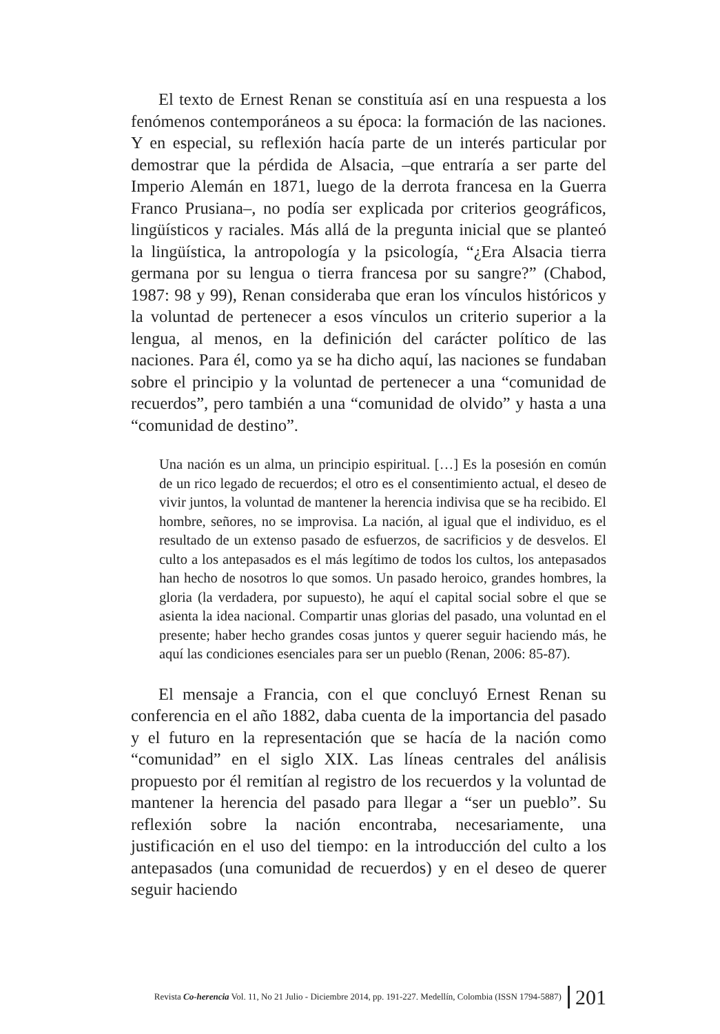El texto de Ernest Renan se constituía así en una respuesta a los fenómenos contemporáneos a su época: la formación de las naciones. Y en especial, su reflexión hacía parte de un interés particular por demostrar que la pérdida de Alsacia, –que entraría a ser parte del Imperio Alemán en 1871, luego de la derrota francesa en la Guerra Franco Prusiana–, no podía ser explicada por criterios geográficos, lingüísticos y raciales. Más allá de la pregunta inicial que se planteó la lingüística, la antropología y la psicología, “¿Era Alsacia tierra germana por su lengua o tierra francesa por su sangre?” (Chabod, 1987: 98 y 99), Renan consideraba que eran los vínculos históricos y la voluntad de pertenecer a esos vínculos un criterio superior a la lengua, al menos, en la definición del carácter político de las naciones. Para él, como ya se ha dicho aquí, las naciones se fundaban sobre el principio y la voluntad de pertenecer a una “comunidad de recuerdos”, pero también a una “comunidad de olvido” y hasta a una “comunidad de destino”.
Una nación es un alma, un principio espiritual. […] Es la posesión en común de un rico legado de recuerdos; el otro es el consentimiento actual, el deseo de vivir juntos, la voluntad de mantener la herencia indivisa que se ha recibido. El hombre, señores, no se improvisa. La nación, al igual que el individuo, es el resultado de un extenso pasado de esfuerzos, de sacrificios y de desvelos. El culto a los antepasados es el más legítimo de todos los cultos, los antepasados han hecho de nosotros lo que somos. Un pasado heroico, grandes hombres, la gloria (la verdadera, por supuesto), he aquí el capital social sobre el que se asienta la idea nacional. Compartir unas glorias del pasado, una voluntad en el presente; haber hecho grandes cosas juntos y querer seguir haciendo más, he aquí las condiciones esenciales para ser un pueblo (Renan, 2006: 85-87).
El mensaje a Francia, con el que concluyó Ernest Renan su conferencia en el año 1882, daba cuenta de la importancia del pasado y el futuro en la representación que se hacía de la nación como “comunidad” en el siglo XIX. Las líneas centrales del análisis propuesto por él remitían al registro de los recuerdos y la voluntad de mantener la herencia del pasado para llegar a “ser un pueblo”. Su reflexión sobre la nación encontraba, necesariamente, una justificación en el uso del tiempo: en la introducción del culto a los antepasados (una comunidad de recuerdos) y en el deseo de querer seguir haciendo
Revista Co-herencia Vol. 11, No 21 Julio - Diciembre 2014, pp. 191-227. Medellín, Colombia (ISSN 1794-5887) 201